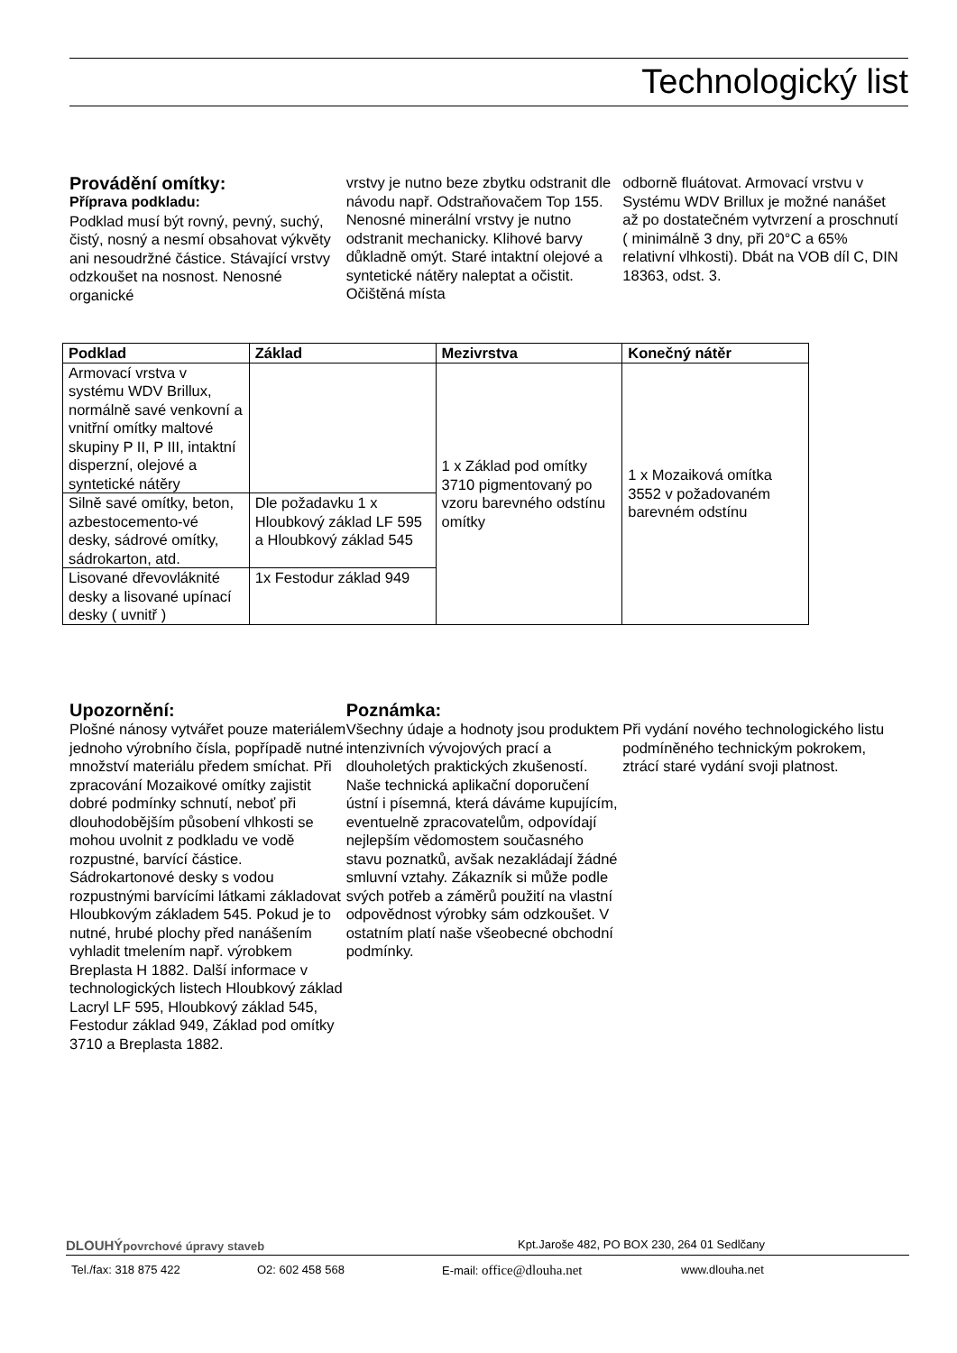Technologický list
Provádění omítky:
Příprava podkladu:
Podklad musí být rovný, pevný, suchý, čistý, nosný a nesmí obsahovat výkvěty ani nesoudržné částice. Stávající vrstvy odzkoušet na nosnost. Nenosné organické
vrstvy je nutno beze zbytku odstranit dle návodu např. Odstraňovačem Top 155. Nenosné minerální vrstvy je nutno odstranit mechanicky. Klihové barvy důkladně omýt. Staré intaktní olejové a syntetické nátěry naleptat a očistit. Očištěná místa
odborně fluátovat. Armovací vrstvu v Systému WDV Brillux je možné nanášet až po dostatečném vytvrzení a proschnutí ( minimálně 3 dny, při 20°C a 65% relativní vlhkosti). Dbát na VOB díl C, DIN 18363, odst. 3.
| Podklad | Základ | Mezivrstva | Konečný nátěr |
| --- | --- | --- | --- |
| Armovací vrstva v systému WDV Brillux, normálně savé venkovní a vnitřní omítky maltové skupiny P II, P III, intaktní disperzní, olejové a syntetické nátěry | | 1 x Základ pod omítky 3710 pigmentovaný po vzoru barevného odstínu omítky | 1 x Mozaiková omítka 3552 v požadovaném barevném odstínu |
| Silně savé omítky, beton, azbestocemento-vé desky, sádrové omítky, sádrokarton, atd. | Dle požadavku 1 x Hloubkový základ LF 595 a Hloubkový základ 545 | | |
| Lisované dřevovláknité desky a lisované upínací desky ( uvnitř ) | 1x Festodur základ 949 | | |
Upozornění:
Plošné nánosy vytvářet pouze materiálem jednoho výrobního čísla, popřípadě nutné množství materiálu předem smíchat. Při zpracování Mozaikové omítky zajistit dobré podmínky schnutí, neboť při dlouhodobějším působení vlhkosti se mohou uvolnit z podkladu ve vodě rozpustné, barvící částice. Sádrokartonové desky s vodou rozpustnými barvícími látkami základovat Hloubkovým základem 545. Pokud je to nutné, hrubé plochy před nanášením vyhladit tmelením např. výrobkem Breplasta H 1882. Další informace v technologických listech Hloubkový základ Lacryl LF 595, Hloubkový základ 545, Festodur základ 949, Základ pod omítky 3710 a Breplasta 1882.
Poznámka:
Všechny údaje a hodnoty jsou produktem intenzivních vývojových prací a dlouholetých praktických zkušeností. Naše technická aplikační doporučení ústní i písemná, která dáváme kupujícím, eventuelně zpracovatelům, odpovídají nejlepším vědomostem současného stavu poznatků, avšak nezakládají žádné smluvní vztahy. Zákazník si může podle svých potřeb a záměrů použití na vlastní odpovědnost výrobky sám odzkoušet. V ostatním platí naše všeobecné obchodní podmínky.
Při vydání nového technologického listu podmíněného technickým pokrokem, ztrácí staré vydání svoji platnost.
DLOUHÝ povrchové úpravy staveb Kpt.Jaroše 482, PO BOX 230, 264 01 Sedlčany
Tel./fax: 318 875 422 O2: 602 458 568 E-mail: office@dlouha.net www.dlouha.net